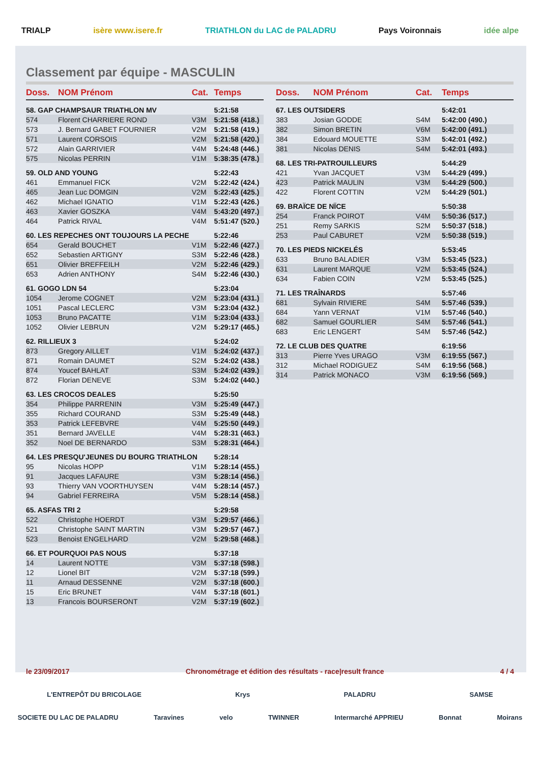TRIALP isère www.isere.fr TRIATHLON du LAC de PALADRU Pays Voironnais idée alpe
Classement par équipe - MASCULIN
| Doss. | NOM Prénom | Cat. | Temps |
| --- | --- | --- | --- |
| 58. GAP CHAMPSAUR TRIATHLON MV | | | 5:21:58 |
| 574 | Florent CHARRIERE ROND | V3M | 5:21:58 (418.) |
| 573 | J. Bernard GABET FOURNIER | V2M | 5:21:58 (419.) |
| 571 | Laurent CORSOIS | V2M | 5:21:58 (420.) |
| 572 | Alain GARRIVIER | V4M | 5:24:48 (446.) |
| 575 | Nicolas PERRIN | V1M | 5:38:35 (478.) |
| 59. OLD AND YOUNG | | | 5:22:43 |
| 461 | Emmanuel FICK | V2M | 5:22:42 (424.) |
| 465 | Jean Luc DOMGIN | V2M | 5:22:43 (425.) |
| 462 | Michael IGNATIO | V1M | 5:22:43 (426.) |
| 463 | Xavier GOSZKA | V4M | 5:43:20 (497.) |
| 464 | Patrick RIVAL | V4M | 5:51:47 (520.) |
| 60. LES REPECHES ONT TOUJOURS LA PECHE | | | 5:22:46 |
| 654 | Gerald BOUCHET | V1M | 5:22:46 (427.) |
| 652 | Sebastien ARTIGNY | S3M | 5:22:46 (428.) |
| 651 | Olivier BREFFEILH | V2M | 5:22:46 (429.) |
| 653 | Adrien ANTHONY | S4M | 5:22:46 (430.) |
| 61. GOGO LDN 54 | | | 5:23:04 |
| 1054 | Jerome COGNET | V2M | 5:23:04 (431.) |
| 1051 | Pascal LECLERC | V3M | 5:23:04 (432.) |
| 1053 | Bruno PACATTE | V1M | 5:23:04 (433.) |
| 1052 | Olivier LEBRUN | V2M | 5:29:17 (465.) |
| 62. RILLIEUX 3 | | | 5:24:02 |
| 873 | Gregory AILLET | V1M | 5:24:02 (437.) |
| 871 | Romain DAUMET | S2M | 5:24:02 (438.) |
| 874 | Youcef BAHLAT | S3M | 5:24:02 (439.) |
| 872 | Florian DENEVE | S3M | 5:24:02 (440.) |
| 63. LES CROCOS DEALES | | | 5:25:50 |
| 354 | Philippe PARRENIN | V3M | 5:25:49 (447.) |
| 355 | Richard COURAND | S3M | 5:25:49 (448.) |
| 353 | Patrick LEFEBVRE | V4M | 5:25:50 (449.) |
| 351 | Bernard JAVELLE | V4M | 5:28:31 (463.) |
| 352 | Noel DE BERNARDO | S3M | 5:28:31 (464.) |
| 64. LES PRESQU'JEUNES DU BOURG TRIATHLON | | | 5:28:14 |
| 95 | Nicolas HOPP | V1M | 5:28:14 (455.) |
| 91 | Jacques LAFAURE | V3M | 5:28:14 (456.) |
| 93 | Thierry VAN VOORTHUYSEN | V4M | 5:28:14 (457.) |
| 94 | Gabriel FERREIRA | V5M | 5:28:14 (458.) |
| 65. ASFAS TRI 2 | | | 5:29:58 |
| 522 | Christophe HOERDT | V3M | 5:29:57 (466.) |
| 521 | Christophe SAINT MARTIN | V3M | 5:29:57 (467.) |
| 523 | Benoist ENGELHARD | V2M | 5:29:58 (468.) |
| 66. ET POURQUOI PAS NOUS | | | 5:37:18 |
| 14 | Laurent NOTTE | V3M | 5:37:18 (598.) |
| 12 | Lionel BIT | V2M | 5:37:18 (599.) |
| 11 | Arnaud DESSENNE | V2M | 5:37:18 (600.) |
| 15 | Eric BRUNET | V4M | 5:37:18 (601.) |
| 13 | Francois BOURSERONT | V2M | 5:37:19 (602.) |
| Doss. | NOM Prénom | Cat. | Temps |
| --- | --- | --- | --- |
| 67. LES OUTSIDERS | | | 5:42:01 |
| 383 | Josian GODDE | S4M | 5:42:00 (490.) |
| 382 | Simon BRETIN | V6M | 5:42:00 (491.) |
| 384 | Edouard MOUETTE | S3M | 5:42:01 (492.) |
| 381 | Nicolas DENIS | S4M | 5:42:01 (493.) |
| 68. LES TRI-PATROUILLEURS | | | 5:44:29 |
| 421 | Yvan JACQUET | V3M | 5:44:29 (499.) |
| 423 | Patrick MAULIN | V3M | 5:44:29 (500.) |
| 422 | Florent COTTIN | V2M | 5:44:29 (501.) |
| 69. BRAÏCE DE NÏCE | | | 5:50:38 |
| 254 | Franck POIROT | V4M | 5:50:36 (517.) |
| 251 | Remy SARKIS | S2M | 5:50:37 (518.) |
| 253 | Paul CABURET | V2M | 5:50:38 (519.) |
| 70. LES PIEDS NICKELÉS | | | 5:53:45 |
| 633 | Bruno BALADIER | V3M | 5:53:45 (523.) |
| 631 | Laurent MARQUE | V2M | 5:53:45 (524.) |
| 634 | Fabien COIN | V2M | 5:53:45 (525.) |
| 71. LES TRAÎNARDS | | | 5:57:46 |
| 681 | Sylvain RIVIERE | S4M | 5:57:46 (539.) |
| 684 | Yann VERNAT | V1M | 5:57:46 (540.) |
| 682 | Samuel GOURLIER | S4M | 5:57:46 (541.) |
| 683 | Eric LENGERT | S4M | 5:57:46 (542.) |
| 72. LE CLUB DES QUATRE | | | 6:19:56 |
| 313 | Pierre Yves URAGO | V3M | 6:19:55 (567.) |
| 312 | Michael RODIGUEZ | S4M | 6:19:56 (568.) |
| 314 | Patrick MONACO | V3M | 6:19:56 (569.) |
le 23/09/2017 Chronométrage et édition des résultats - race|result france 4 / 4
L'ENTREPÔT DU BRICOLAGE Krys PALADRU SAMSE
SOCIETE DU LAC DE PALADRU Taravines velo TWINNER Intermarché APPRIEU Bonnat Moirans